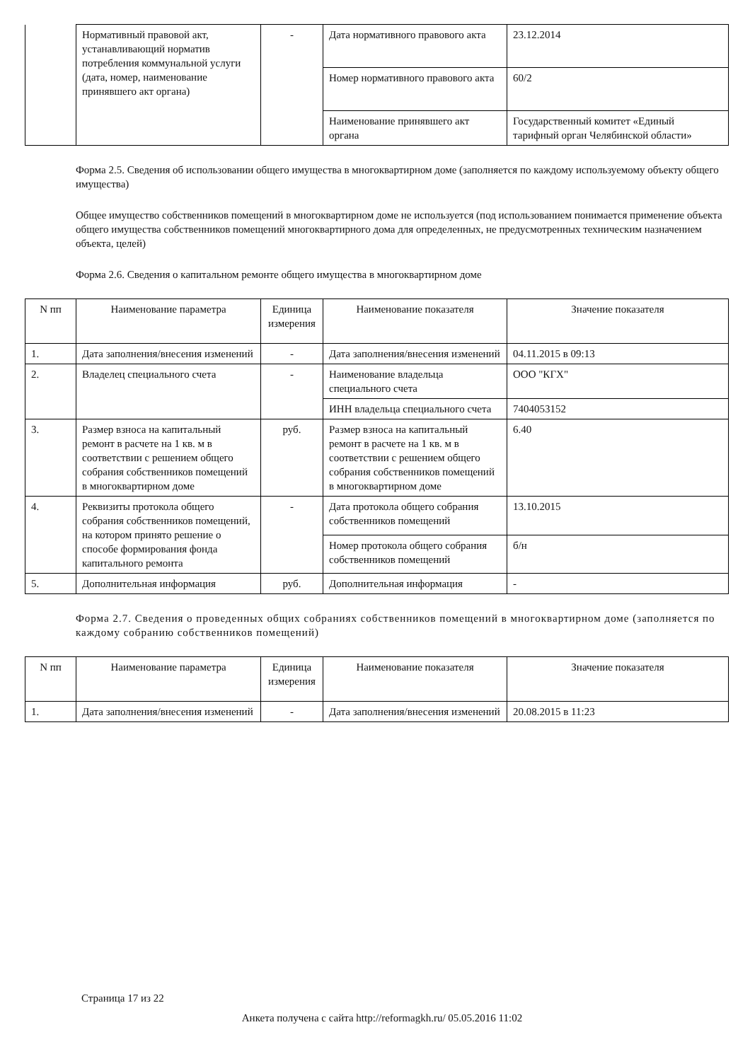| | Нормативный правовой акт, устанавливающий норматив потребления коммунальной услуги (дата, номер, наименование принявшего акт органа) | - | Дата нормативного правового акта | 23.12.2014 |
| | | | Номер нормативного правового акта | 60/2 |
| | | | Наименование принявшего акт органа | Государственный комитет «Единый тарифный орган Челябинской области» |
Форма 2.5. Сведения об использовании общего имущества в многоквартирном доме (заполняется по каждому используемому объекту общего имущества)
Общее имущество собственников помещений в многоквартирном доме не используется (под использованием понимается применение объекта общего имущества собственников помещений многоквартирного дома для определенных, не предусмотренных техническим назначением объекта, целей)
Форма 2.6. Сведения о капитальном ремонте общего имущества в многоквартирном доме
| N пп | Наименование параметра | Единица измерения | Наименование показателя | Значение показателя |
| --- | --- | --- | --- | --- |
| 1. | Дата заполнения/внесения изменений | - | Дата заполнения/внесения изменений | 04.11.2015 в 09:13 |
| 2. | Владелец специального счета | - | Наименование владельца специального счета | ООО "КГХ" |
| | | | ИНН владельца специального счета | 7404053152 |
| 3. | Размер взноса на капитальный ремонт в расчете на 1 кв. м в соответствии с решением общего собрания собственников помещений в многоквартирном доме | руб. | Размер взноса на капитальный ремонт в расчете на 1 кв. м в соответствии с решением общего собрания собственников помещений в многоквартирном доме | 6.40 |
| 4. | Реквизиты протокола общего собрания собственников помещений, на котором принято решение о способе формирования фонда капитального ремонта | - | Дата протокола общего собрания собственников помещений | 13.10.2015 |
| | | | Номер протокола общего собрания собственников помещений | б/н |
| 5. | Дополнительная информация | руб. | Дополнительная информация | - |
Форма 2.7. Сведения о проведенных общих собраниях собственников помещений в многоквартирном доме (заполняется по каждому собранию собственников помещений)
| N пп | Наименование параметра | Единица измерения | Наименование показателя | Значение показателя |
| --- | --- | --- | --- | --- |
| 1. | Дата заполнения/внесения изменений | - | Дата заполнения/внесения изменений | 20.08.2015 в 11:23 |
Страница 17 из 22
Анкета получена с сайта http://reformagkh.ru/ 05.05.2016 11:02